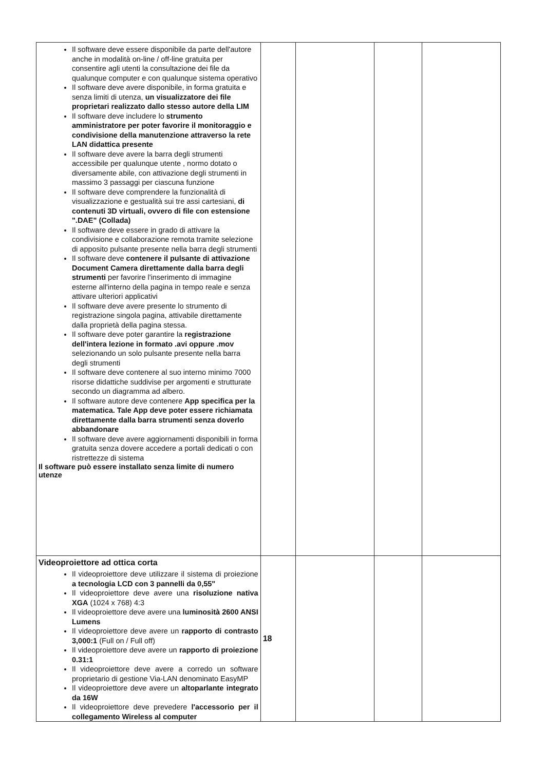| Il software deve essere disponibile da parte dell'autore anche in modalità on-line / off-line gratuita per consentire agli utenti la consultazione dei file da qualunque computer e con qualunque sistema operativo Il software deve avere disponibile, in forma gratuita e senza limiti di utenza, un visualizzatore dei file proprietari realizzato dallo stesso autore della LIM Il software deve includere lo strumento amministratore per poter favorire il monitoraggio e condivisione della manutenzione attraverso la rete LAN didattica presente Il software deve avere la barra degli strumenti accessibile per qualunque utente , normo dotato o diversamente abile, con attivazione degli strumenti in massimo 3 passaggi per ciascuna funzione Il software deve comprendere la funzionalità di visualizzazione e gestualità sui tre assi cartesiani, di contenuti 3D virtuali, ovvero di file con estensione ".DAE" (Collada) Il software deve essere in grado di attivare la condivisione e collaborazione remota tramite selezione di apposito pulsante presente nella barra degli strumenti Il software deve contenere il pulsante di attivazione Document Camera direttamente dalla barra degli strumenti per favorire l'inserimento di immagine esterne all'interno della pagina in tempo reale e senza attivare ulteriori applicativi Il software deve avere presente lo strumento di registrazione singola pagina, attivabile direttamente dalla proprietà della pagina stessa. Il software deve poter garantire la registrazione dell'intera lezione in formato .avi oppure .mov selezionando un solo pulsante presente nella barra degli strumenti Il software deve contenere al suo interno minimo 7000 risorse didattiche suddivise per argomenti e strutturate secondo un diagramma ad albero. Il software autore deve contenere App specifica per la matematica. Tale App deve poter essere richiamata direttamente dalla barra strumenti senza doverlo abbandonare Il software deve avere aggiornamenti disponibili in forma gratuita senza dovere accedere a portali dedicati o con ristrettezze di sistema Il software può essere installato senza limite di numero utenze | | | | |
| Videoproiettore ad ottica corta Il videoproiettore deve utilizzare il sistema di proiezione a tecnologia LCD con 3 pannelli da 0,55" Il videoproiettore deve avere una risoluzione nativa XGA (1024 x 768) 4:3 Il videoproiettore deve avere una luminosità 2600 ANSI Lumens Il videoproiettore deve avere un rapporto di contrasto 3,000:1 (Full on / Full off) Il videoproiettore deve avere un rapporto di proiezione 0.31:1 Il videoproiettore deve avere a corredo un software proprietario di gestione Via-LAN denominato EasyMP Il videoproiettore deve avere un altoparlante integrato da 16W Il videoproiettore deve prevedere l'accessorio per il collegamento Wireless al computer | 18 | | | |